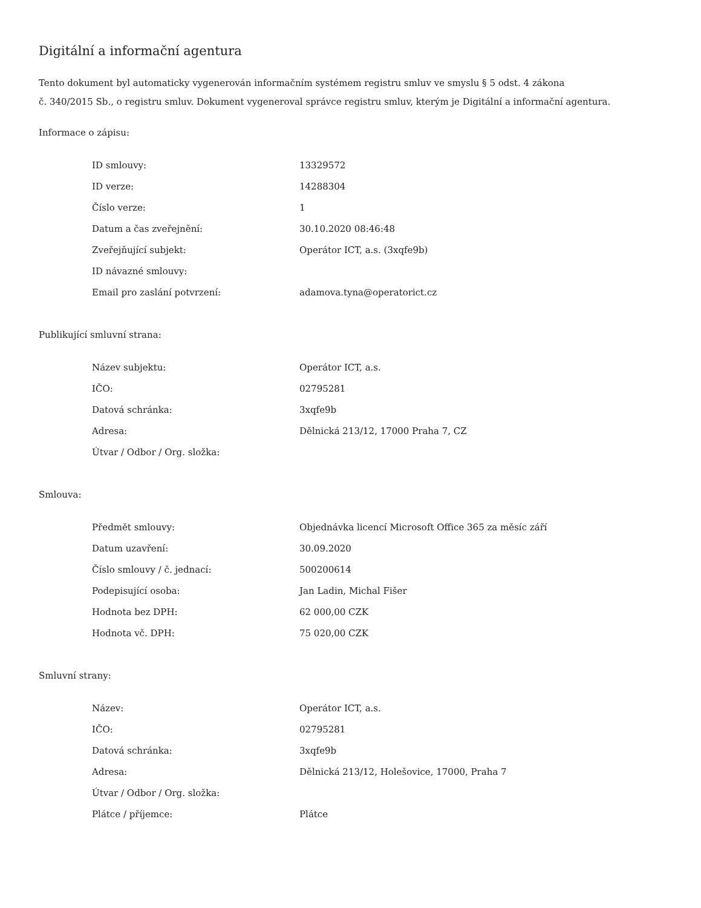Digitální a informační agentura
Tento dokument byl automaticky vygenerován informačním systémem registru smluv ve smyslu § 5 odst. 4 zákona
č. 340/2015 Sb., o registru smluv. Dokument vygeneroval správce registru smluv, kterým je Digitální a informační agentura.
Informace o zápisu:
| ID smlouvy: | 13329572 |
| ID verze: | 14288304 |
| Číslo verze: | 1 |
| Datum a čas zveřejnění: | 30.10.2020 08:46:48 |
| Zveřejňující subjekt: | Operátor ICT, a.s. (3xqfe9b) |
| ID návazné smlouvy: | |
| Email pro zaslání potvrzení: | adamova.tyna@operatorict.cz |
Publikující smluvní strana:
| Název subjektu: | Operátor ICT, a.s. |
| IČO: | 02795281 |
| Datová schránka: | 3xqfe9b |
| Adresa: | Dělnická 213/12, 17000 Praha 7, CZ |
| Útvar / Odbor / Org. složka: | |
Smlouva:
| Předmět smlouvy: | Objednávka licencí Microsoft Office 365 za měsíc září |
| Datum uzavření: | 30.09.2020 |
| Číslo smlouvy / č. jednací: | 500200614 |
| Podepisující osoba: | Jan Ladin, Michal Fišer |
| Hodnota bez DPH: | 62 000,00 CZK |
| Hodnota vč. DPH: | 75 020,00 CZK |
Smluvní strany:
| Název: | Operátor ICT, a.s. |
| IČO: | 02795281 |
| Datová schránka: | 3xqfe9b |
| Adresa: | Dělnická 213/12, Holešovice, 17000, Praha 7 |
| Útvar / Odbor / Org. složka: | |
| Plátce / příjemce: | Plátce |